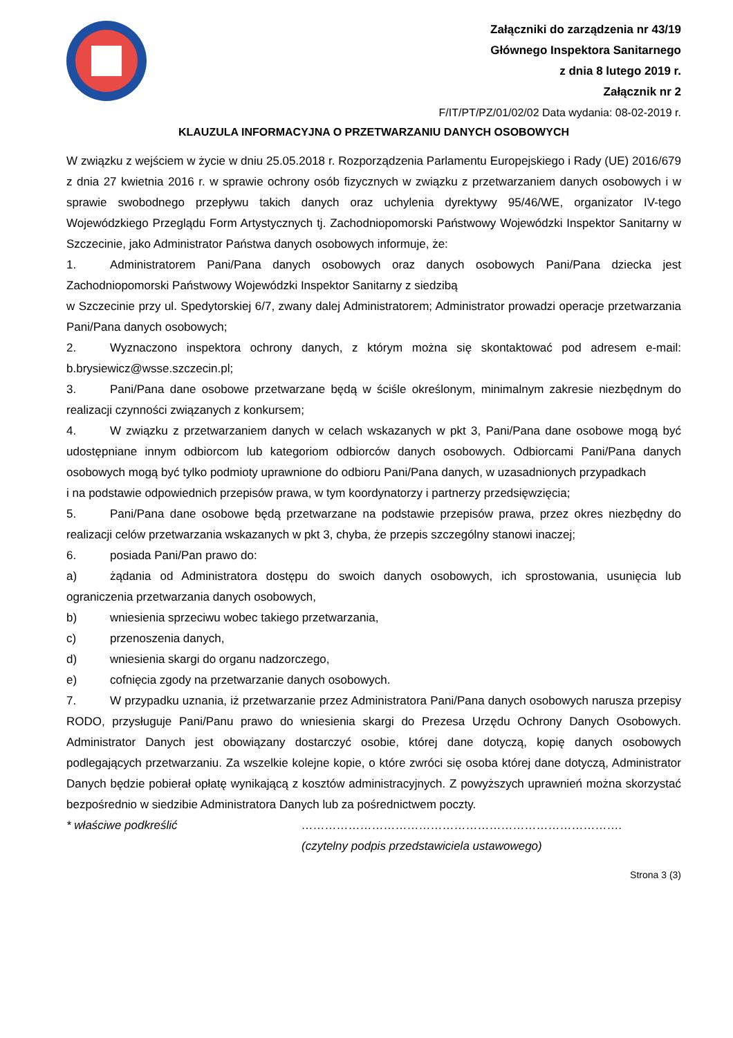Załączniki do zarządzenia nr 43/19
Głównego Inspektora Sanitarnego
z dnia 8 lutego 2019 r.
Załącznik nr 2
F/IT/PT/PZ/01/02/02 Data wydania: 08-02-2019 r.
KLAUZULA INFORMACYJNA O PRZETWARZANIU DANYCH OSOBOWYCH
W związku z wejściem w życie w dniu 25.05.2018 r. Rozporządzenia Parlamentu Europejskiego i Rady (UE) 2016/679 z dnia 27 kwietnia 2016 r. w sprawie ochrony osób fizycznych w związku z przetwarzaniem danych osobowych i w sprawie swobodnego przepływu takich danych oraz uchylenia dyrektywy 95/46/WE, organizator IV-tego Wojewódzkiego Przeglądu Form Artystycznych tj. Zachodniopomorski Państwowy Wojewódzki Inspektor Sanitarny w Szczecinie, jako Administrator Państwa danych osobowych informuje, że:
1. Administratorem Pani/Pana danych osobowych oraz danych osobowych Pani/Pana dziecka jest Zachodniopomorski Państwowy Wojewódzki Inspektor Sanitarny z siedzibą
w Szczecinie przy ul. Spedytorskiej 6/7, zwany dalej Administratorem; Administrator prowadzi operacje przetwarzania Pani/Pana danych osobowych;
2. Wyznaczono inspektora ochrony danych, z którym można się skontaktować pod adresem e-mail: b.brysiewicz@wsse.szczecin.pl;
3. Pani/Pana dane osobowe przetwarzane będą w ściśle określonym, minimalnym zakresie niezbędnym do realizacji czynności związanych z konkursem;
4. W związku z przetwarzaniem danych w celach wskazanych w pkt 3, Pani/Pana dane osobowe mogą być udostępniane innym odbiorcom lub kategoriom odbiorców danych osobowych. Odbiorcami Pani/Pana danych osobowych mogą być tylko podmioty uprawnione do odbioru Pani/Pana danych, w uzasadnionych przypadkach
i na podstawie odpowiednich przepisów prawa, w tym koordynatorzy i partnerzy przedsięwzięcia;
5. Pani/Pana dane osobowe będą przetwarzane na podstawie przepisów prawa, przez okres niezbędny do realizacji celów przetwarzania wskazanych w pkt 3, chyba, że przepis szczególny stanowi inaczej;
6. posiada Pani/Pan prawo do:
a) żądania od Administratora dostępu do swoich danych osobowych, ich sprostowania, usunięcia lub ograniczenia przetwarzania danych osobowych,
b) wniesienia sprzeciwu wobec takiego przetwarzania,
c) przenoszenia danych,
d) wniesienia skargi do organu nadzorczego,
e) cofnięcia zgody na przetwarzanie danych osobowych.
7. W przypadku uznania, iż przetwarzanie przez Administratora Pani/Pana danych osobowych narusza przepisy RODO, przysługuje Pani/Panu prawo do wniesienia skargi do Prezesa Urzędu Ochrony Danych Osobowych. Administrator Danych jest obowiązany dostarczyć osobie, której dane dotyczą, kopię danych osobowych podlegających przetwarzaniu. Za wszelkie kolejne kopie, o które zwróci się osoba której dane dotyczą, Administrator Danych będzie pobierał opłatę wynikającą z kosztów administracyjnych. Z powyższych uprawnień można skorzystać bezpośrednio w siedzibie Administratora Danych lub za pośrednictwem poczty.
* właściwe podkreślić ……………………………………………………………………….
(czytelny podpis przedstawiciela ustawowego)
Strona 3 (3)